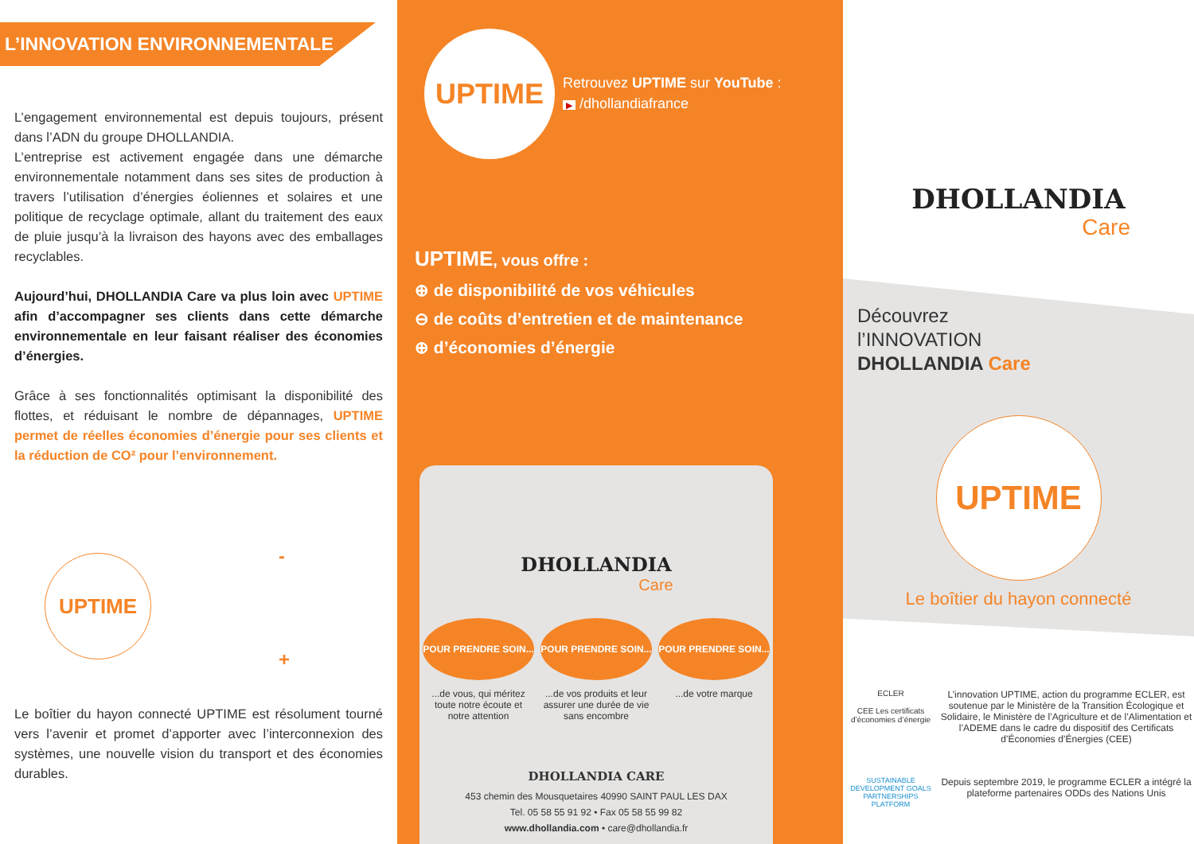L’INNOVATION ENVIRONNEMENTALE
L’engagement environnemental est depuis toujours, présent dans l’ADN du groupe DHOLLANDIA.
L’entreprise est activement engagée dans une démarche environnementale notamment dans ses sites de production à travers l’utilisation d’énergies éoliennes et solaires et une politique de recyclage optimale, allant du traitement des eaux de pluie jusqu’à la livraison des hayons avec des emballages recyclables.
Aujourd’hui, DHOLLANDIA Care va plus loin avec UPTIME afin d’accompagner ses clients dans cette démarche environnementale en leur faisant réaliser des économies d’énergies.
Grâce à ses fonctionnalités optimisant la disponibilité des flottes, et réduisant le nombre de dépannages, UPTIME permet de réelles économies d’énergie pour ses clients et la réduction de CO² pour l’environnement.
UPTIME -
+
Le boîtier du hayon connecté UPTIME est résolument tourné vers l’avenir et promet d’apporter avec l’interconnexion des systèmes, une nouvelle vision du transport et des économies durables.
UPTIME
Retrouvez UPTIME sur YouTube :
▶ /dhollandiafrance
UPTIME, vous offre :
⊕ de disponibilité de vos véhicules
⊖ de coûts d’entretien et de maintenance
⊕ d’économies d’énergie
DHOLLANDIA
Care
POUR PRENDRE SOIN...
...de vous, qui méritez toute notre écoute et notre attention
POUR PRENDRE SOIN...
...de vos produits et leur assurer une durée de vie sans encombre
POUR PRENDRE SOIN...
...de votre marque
DHOLLANDIA CARE
453 chemin des Mousquetaires 40990 SAINT PAUL LES DAX
Tel. 05 58 55 91 92 • Fax 05 58 55 99 82
www.dhollandia.com • care@dhollandia.fr
DHOLLANDIA
Care
Découvrez
l’INNOVATION
DHOLLANDIA Care
UPTIME
Le boîtier du hayon connecté
ECLER
CEE Les certificats d’économies d’énergie
L’innovation UPTIME, action du programme ECLER, est soutenue par le Ministère de la Transition Écologique et Solidaire, le Ministère de l’Agriculture et de l’Alimentation et l’ADEME dans le cadre du dispositif des Certificats d’Économies d’Énergies (CEE)
SUSTAINABLE DEVELOPMENT GOALS PARTNERSHIPS PLATFORM
Depuis septembre 2019, le programme ECLER a intégré la plateforme partenaires ODDs des Nations Unis